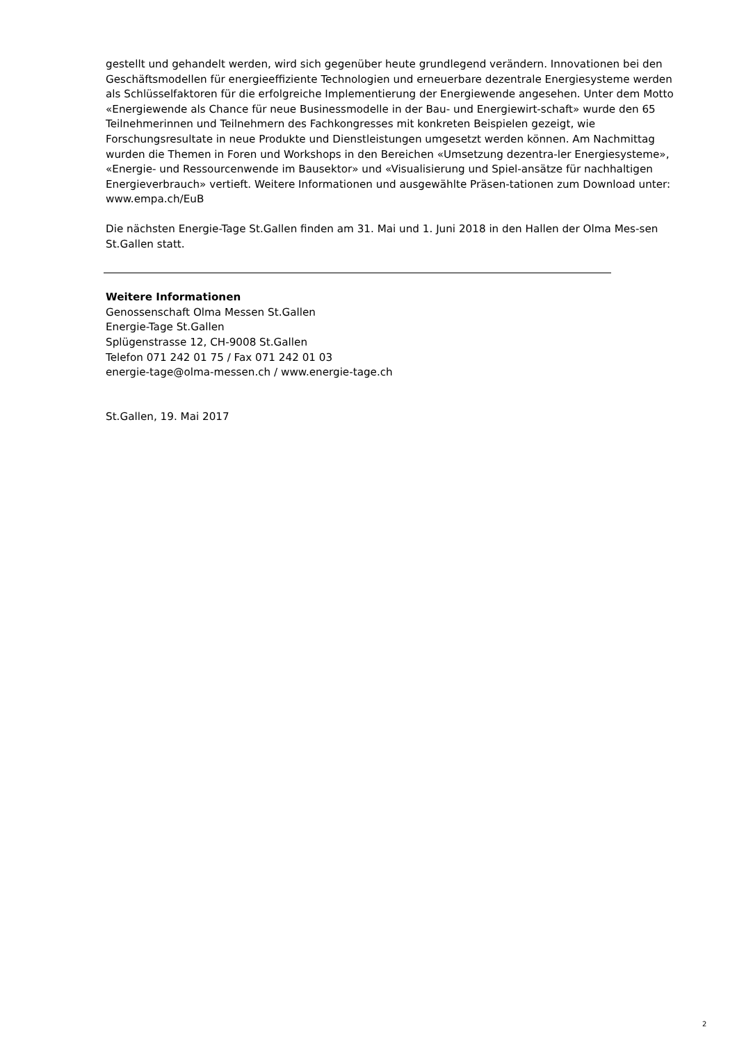gestellt und gehandelt werden, wird sich gegenüber heute grundlegend verändern. Innovationen bei den Geschäftsmodellen für energieeffiziente Technologien und erneuerbare dezentrale Energiesysteme werden als Schlüsselfaktoren für die erfolgreiche Implementierung der Energiewende angesehen. Unter dem Motto «Energiewende als Chance für neue Businessmodelle in der Bau- und Energiewirt-schaft» wurde den 65 Teilnehmerinnen und Teilnehmern des Fachkongresses mit konkreten Beispielen gezeigt, wie Forschungsresultate in neue Produkte und Dienstleistungen umgesetzt werden können. Am Nachmittag wurden die Themen in Foren und Workshops in den Bereichen «Umsetzung dezentra-ler Energiesysteme», «Energie- und Ressourcenwende im Bausektor» und «Visualisierung und Spiel-ansätze für nachhaltigen Energieverbrauch» vertieft. Weitere Informationen und ausgewählte Präsen-tationen zum Download unter: www.empa.ch/EuB
Die nächsten Energie-Tage St.Gallen finden am 31. Mai und 1. Juni 2018 in den Hallen der Olma Mes-sen St.Gallen statt.
Weitere Informationen
Genossenschaft Olma Messen St.Gallen
Energie-Tage St.Gallen
Splügenstrasse 12, CH-9008 St.Gallen
Telefon 071 242 01 75 / Fax 071 242 01 03
energie-tage@olma-messen.ch / www.energie-tage.ch
St.Gallen, 19. Mai 2017
2